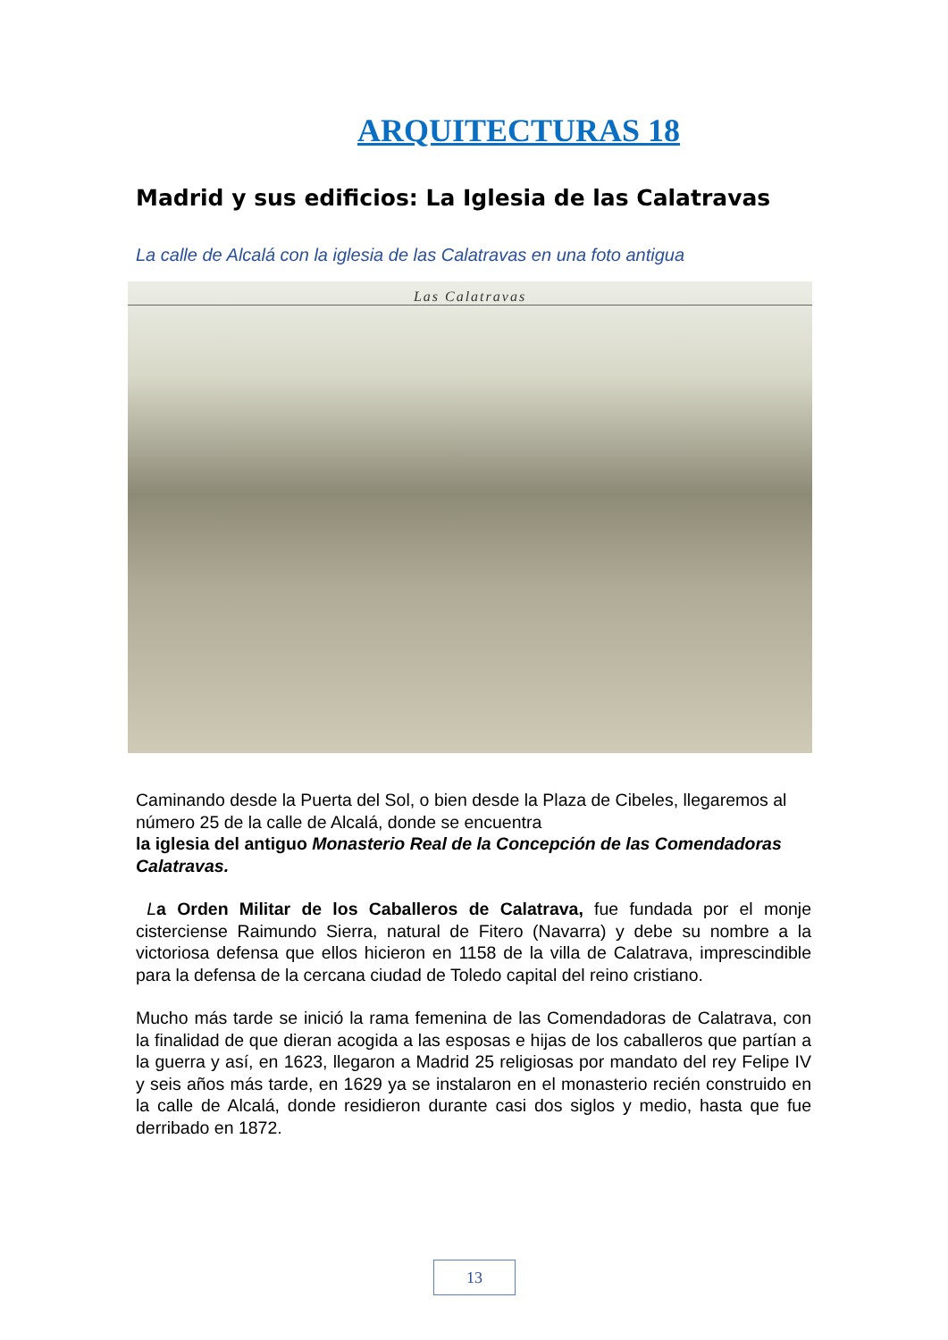ARQUITECTURAS 18
Madrid y sus edificios: La Iglesia de las Calatravas
La calle de Alcalá con la iglesia de las Calatravas en una foto antigua
Las Calatravas
Caminando desde la Puerta del Sol, o bien desde la Plaza de Cibeles, llegaremos al número 25 de la calle de Alcalá, donde se encuentra
la iglesia del antiguo Monasterio Real de la Concepción de las Comendadoras Calatravas.
La Orden Militar de los Caballeros de Calatrava, fue fundada por el monje cisterciense Raimundo Sierra, natural de Fitero (Navarra) y debe su nombre a la victoriosa defensa que ellos hicieron en 1158 de la villa de Calatrava, imprescindible para la defensa de la cercana ciudad de Toledo capital del reino cristiano.
Mucho más tarde se inició la rama femenina de las Comendadoras de Calatrava, con la finalidad de que dieran acogida a las esposas e hijas de los caballeros que partían a la guerra y así, en 1623, llegaron a Madrid 25 religiosas por mandato del rey Felipe IV y seis años más tarde, en 1629 ya se instalaron en el monasterio recién construido en la calle de Alcalá, donde residieron durante casi dos siglos y medio, hasta que fue derribado en 1872.
13